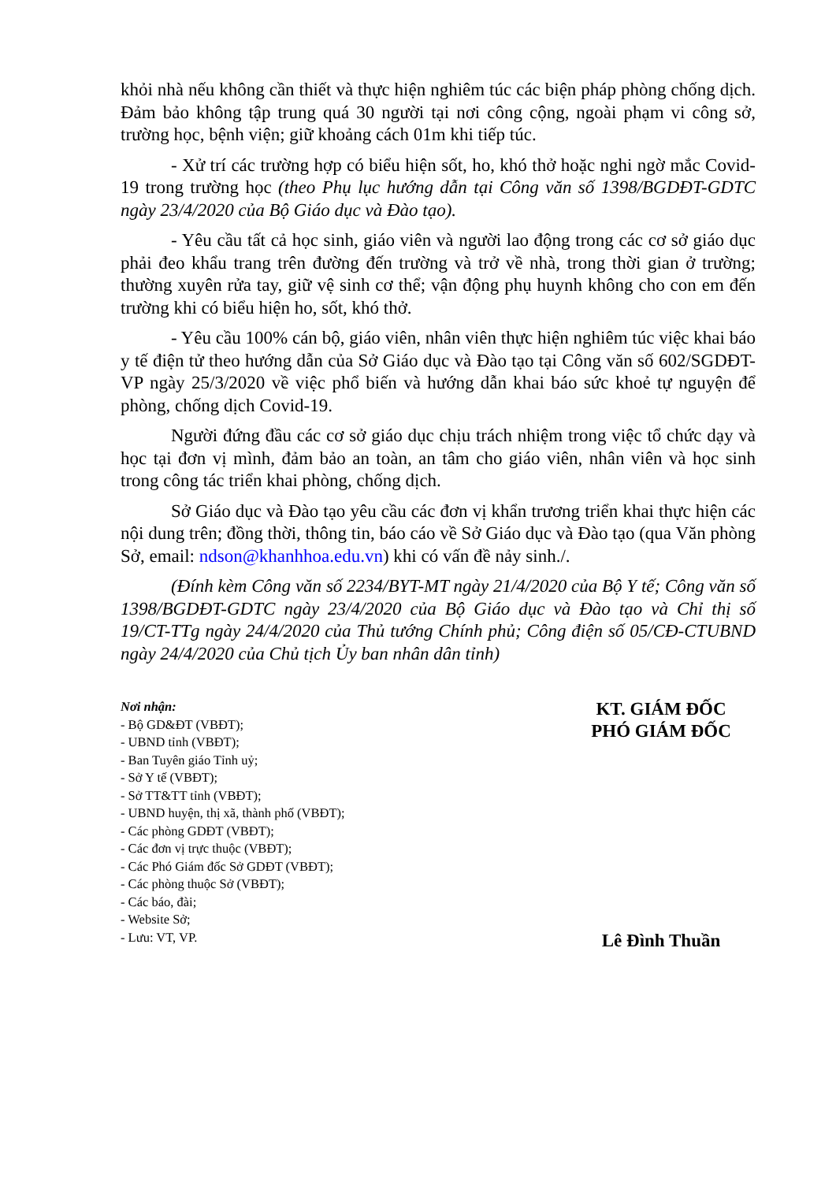khỏi nhà nếu không cần thiết và thực hiện nghiêm túc các biện pháp phòng chống dịch. Đảm bảo không tập trung quá 30 người tại nơi công cộng, ngoài phạm vi công sở, trường học, bệnh viện; giữ khoảng cách 01m khi tiếp túc.
- Xử trí các trường hợp có biểu hiện sốt, ho, khó thở hoặc nghi ngờ mắc Covid-19 trong trường học (theo Phụ lục hướng dẫn tại Công văn số 1398/BGDĐT-GDTC ngày 23/4/2020 của Bộ Giáo dục và Đào tạo).
- Yêu cầu tất cả học sinh, giáo viên và người lao động trong các cơ sở giáo dục phải đeo khẩu trang trên đường đến trường và trở về nhà, trong thời gian ở trường; thường xuyên rửa tay, giữ vệ sinh cơ thể; vận động phụ huynh không cho con em đến trường khi có biểu hiện ho, sốt, khó thở.
- Yêu cầu 100% cán bộ, giáo viên, nhân viên thực hiện nghiêm túc việc khai báo y tế điện tử theo hướng dẫn của Sở Giáo dục và Đào tạo tại Công văn số 602/SGDĐT-VP ngày 25/3/2020 về việc phổ biến và hướng dẫn khai báo sức khoẻ tự nguyện để phòng, chống dịch Covid-19.
Người đứng đầu các cơ sở giáo dục chịu trách nhiệm trong việc tổ chức dạy và học tại đơn vị mình, đảm bảo an toàn, an tâm cho giáo viên, nhân viên và học sinh trong công tác triển khai phòng, chống dịch.
Sở Giáo dục và Đào tạo yêu cầu các đơn vị khẩn trương triển khai thực hiện các nội dung trên; đồng thời, thông tin, báo cáo về Sở Giáo dục và Đào tạo (qua Văn phòng Sở, email: ndson@khanhhoa.edu.vn) khi có vấn đề nảy sinh./.
(Đính kèm Công văn số 2234/BYT-MT ngày 21/4/2020 của Bộ Y tế; Công văn số 1398/BGDĐT-GDTC ngày 23/4/2020 của Bộ Giáo dục và Đào tạo và Chỉ thị số 19/CT-TTg ngày 24/4/2020 của Thủ tướng Chính phủ; Công điện số 05/CĐ-CTUBND ngày 24/4/2020 của Chủ tịch Ủy ban nhân dân tỉnh)
Nơi nhận:
- Bộ GD&ĐT (VBĐT);
- UBND tỉnh (VBĐT);
- Ban Tuyên giáo Tỉnh uỷ;
- Sở Y tế (VBĐT);
- Sở TT&TT tỉnh (VBĐT);
- UBND huyện, thị xã, thành phố (VBĐT);
- Các phòng GDĐT (VBĐT);
- Các đơn vị trực thuộc (VBĐT);
- Các Phó Giám đốc Sở GDĐT (VBĐT);
- Các phòng thuộc Sở (VBĐT);
- Các báo, đài;
- Website Sở;
- Lưu: VT, VP.
KT. GIÁM ĐỐC
PHÓ GIÁM ĐỐC
Lê Đình Thuần